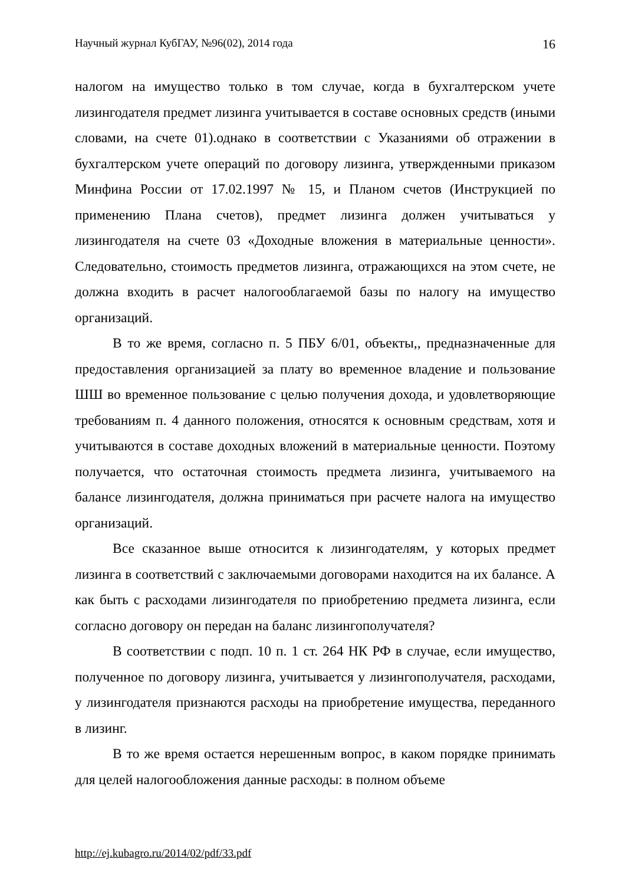Научный журнал КубГАУ, №96(02), 2014 года 16
налогом на имущество только в том случае, когда в бухгалтерском учете лизингодателя предмет лизинга учитывается в составе основных средств (иными словами, на счете 01).однако в соответствии с Указаниями об отражении в бухгалтерском учете операций по договору лизинга, утвержденными приказом Минфина России от 17.02.1997 № 15, и Планом счетов (Инструкцией по применению Плана счетов), предмет лизинга должен учитываться у лизингодателя на счете 03 «Доходные вложения в материальные ценности». Следовательно, стоимость предметов лизинга, отражающихся на этом счете, не должна входить в расчет налогооблагаемой базы по налогу на имущество организаций.
В то же время, согласно п. 5 ПБУ 6/01, объекты,, предназначенные для предоставления организацией за плату во временное владение и пользование ШШ во временное пользование с целью получения дохода, и удовлетворяющие требованиям п. 4 данного положения, относятся к основным средствам, хотя и учитываются в составе доходных вложений в материальные ценности. Поэтому получается, что остаточная стоимость предмета лизинга, учитываемого на балансе лизингодателя, должна приниматься при расчете налога на имущество организаций.
Все сказанное выше относится к лизингодателям, у которых предмет лизинга в соответствий с заключаемыми договорами находится на их балансе. А как быть с расходами лизингодателя по приобретению предмета лизинга, если согласно договору он передан на баланс лизингополучателя?
В соответствии с подп. 10 п. 1 ст. 264 НК РФ в случае, если имущество, полученное по договору лизинга, учитывается у лизингополучателя, расходами, у лизингодателя признаются расходы на приобретение имущества, переданного в лизинг.
В то же время остается нерешенным вопрос, в каком порядке принимать для целей налогообложения данные расходы: в полном объеме
http://ej.kubagro.ru/2014/02/pdf/33.pdf